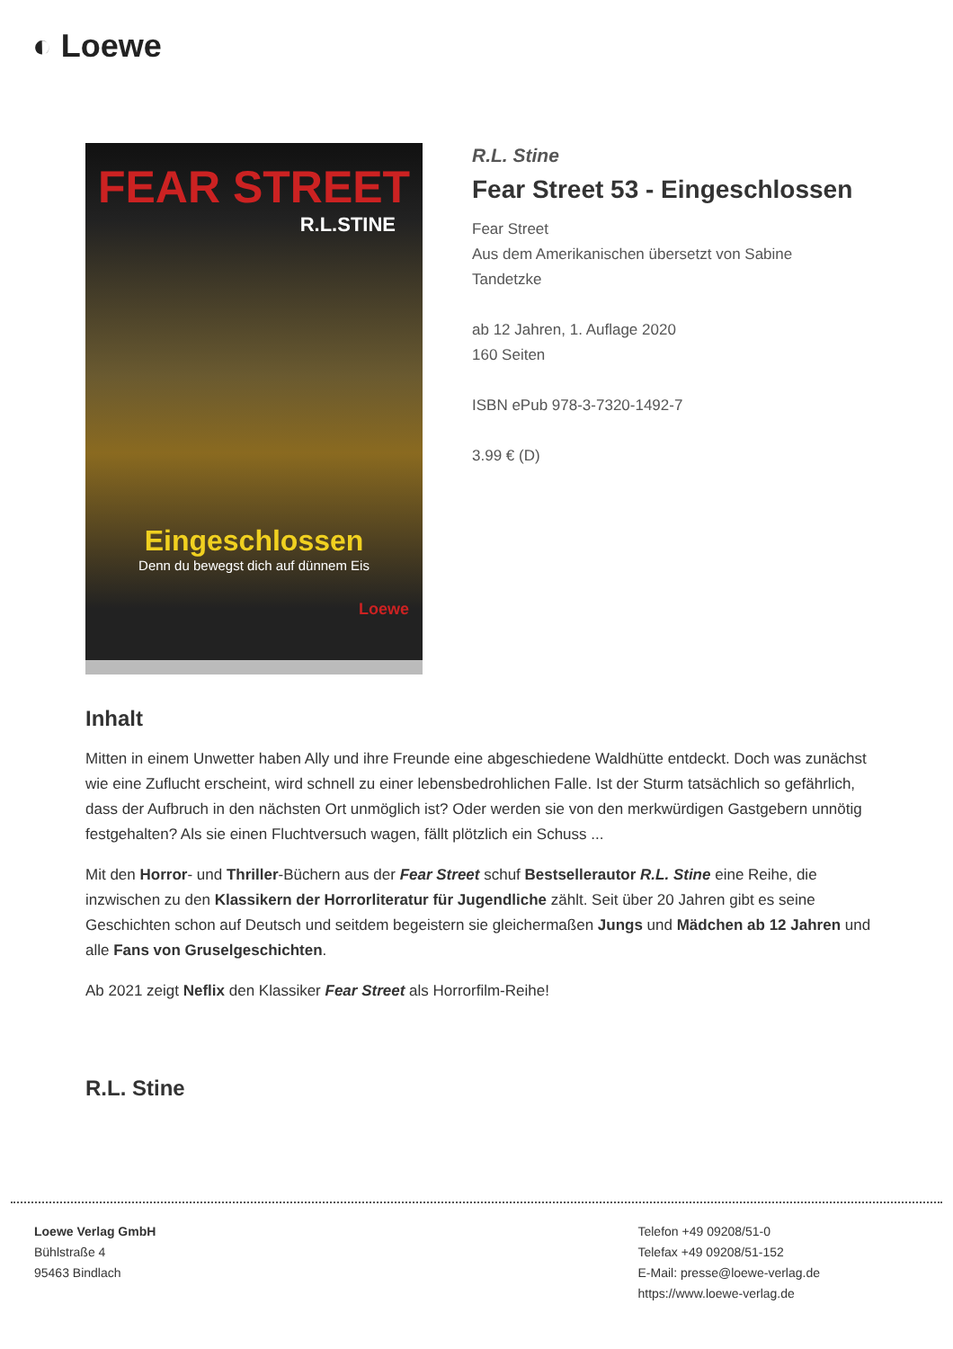◐ Loewe
FEAR STREET
R.L.STINE
Eingeschlossen
Denn du bewegst dich auf dünnem Eis
Loewe
R.L. Stine
Fear Street 53 - Eingeschlossen
Fear Street
Aus dem Amerikanischen übersetzt von Sabine
Tandetzke
ab 12 Jahren, 1. Auflage 2020
160 Seiten
ISBN ePub 978-3-7320-1492-7
3.99 € (D)
Inhalt
Mitten in einem Unwetter haben Ally und ihre Freunde eine abgeschiedene Waldhütte entdeckt. Doch was zunächst wie eine Zuflucht erscheint, wird schnell zu einer lebensbedrohlichen Falle. Ist der Sturm tatsächlich so gefährlich, dass der Aufbruch in den nächsten Ort unmöglich ist? Oder werden sie von den merkwürdigen Gastgebern unnötig festgehalten? Als sie einen Fluchtversuch wagen, fällt plötzlich ein Schuss ...
Mit den Horror- und Thriller-Büchern aus der Fear Street schuf Bestsellerautor R.L. Stine eine Reihe, die inzwischen zu den Klassikern der Horrorliteratur für Jugendliche zählt. Seit über 20 Jahren gibt es seine Geschichten schon auf Deutsch und seitdem begeistern sie gleichermaßen Jungs und Mädchen ab 12 Jahren und alle Fans von Gruselgeschichten.
Ab 2021 zeigt Neflix den Klassiker Fear Street als Horrorfilm-Reihe!
R.L. Stine
Loewe Verlag GmbH
Bühlstraße 4
95463 Bindlach
Telefon +49 09208/51-0
Telefax +49 09208/51-152
E-Mail: presse@loewe-verlag.de
https://www.loewe-verlag.de